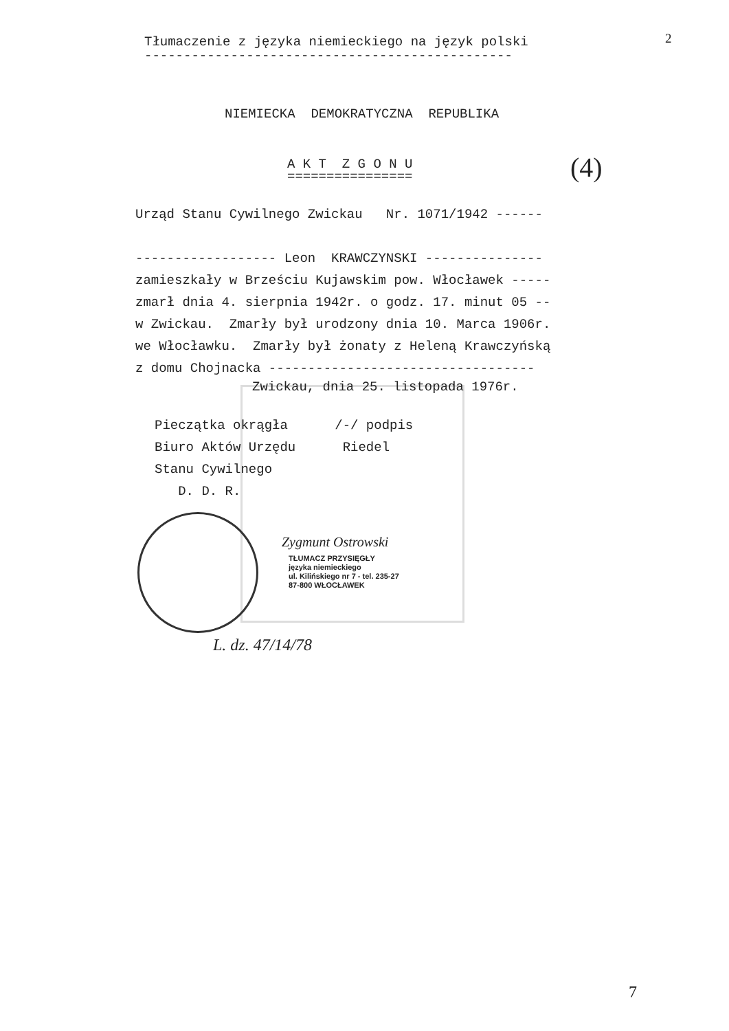Tłumaczenie z języka niemieckiego na język polski
-----------------------------------------------
2
NIEMIECKA DEMOKRATYCZNA REPUBLIKA
A K T Z G O N U
================
(4)
Urząd Stanu Cywilnego Zwickau Nr. 1071/1942 ------ ------------------ Leon KRAWCZYNSKI --------------- zamieszkały w Brześciu Kujawskim pow. Włocławek ----- zmarł dnia 4. sierpnia 1942r. o godz. 17. minut 05 -- w Zwickau. Zmarły był urodzony dnia 10. Marca 1906r. we Włocławku. Zmarły był żonaty z Heleną Krawczyńską z domu Chojnacka ----------------------------------
Zwickau, dnia 25. listopada 1976r.
Pieczątka okrągła /-/ podpis Biuro Aktów Urzędu Riedel Stanu Cywilnego D. D. R.
Zygmunt Ostrowski
TŁUMACZ PRZYSIĘGŁY języka niemieckiego ul. Kilińskiego nr 7 - tel. 235-27 87-800 WŁOCŁAWEK
L. dz. 47/14/78
7